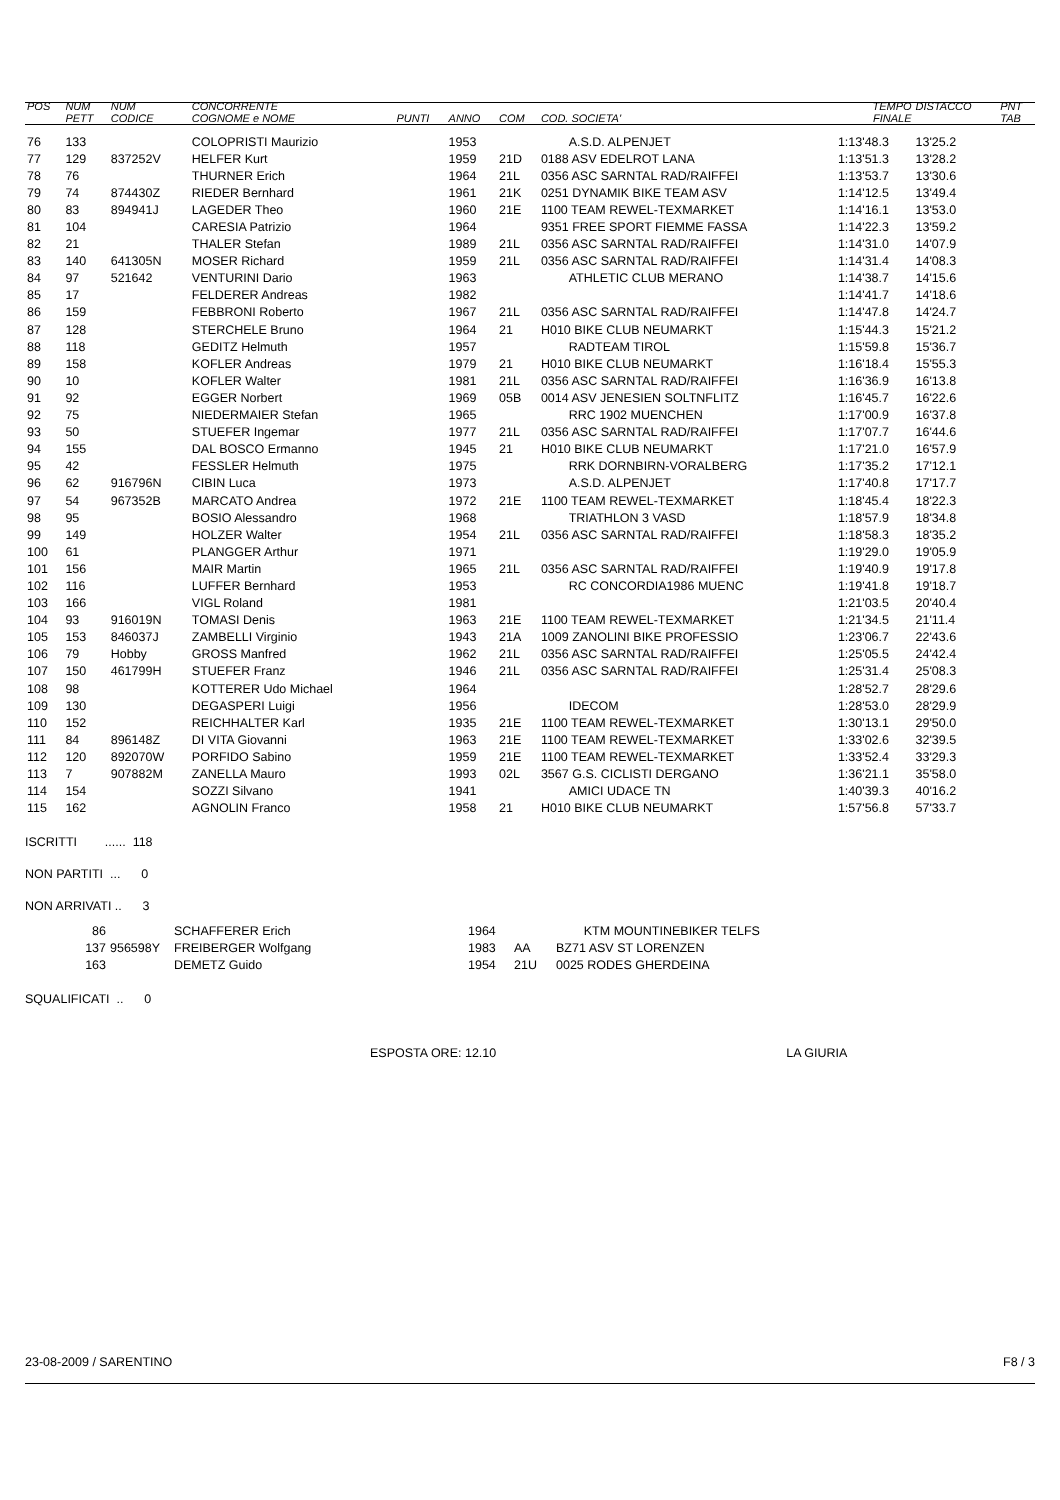| POS | NUM PETT | NUM CODICE | CONCORRENTE COGNOME e NOME | PUNTI | ANNO | COM | COD. SOCIETA' | TEMPO FINALE | DISTACCO | PNT TAB |
| --- | --- | --- | --- | --- | --- | --- | --- | --- | --- | --- |
| 76 | 133 | | COLOPRISTI Maurizio | | 1953 | | A.S.D. ALPENJET | 1:13'48.3 | 13'25.2 | |
| 77 | 129 | 837252V | HELFER Kurt | | 1959 | 21D | 0188 ASV EDELROT LANA | 1:13'51.3 | 13'28.2 | |
| 78 | 76 | | THURNER Erich | | 1964 | 21L | 0356 ASC SARNTAL RAD/RAIFFEI | 1:13'53.7 | 13'30.6 | |
| 79 | 74 | 874430Z | RIEDER Bernhard | | 1961 | 21K | 0251 DYNAMIK BIKE TEAM ASV | 1:14'12.5 | 13'49.4 | |
| 80 | 83 | 894941J | LAGEDER Theo | | 1960 | 21E | 1100 TEAM REWEL-TEXMARKET | 1:14'16.1 | 13'53.0 | |
| 81 | 104 | | CARESIA Patrizio | | 1964 | | 9351 FREE SPORT FIEMME FASSA | 1:14'22.3 | 13'59.2 | |
| 82 | 21 | | THALER Stefan | | 1989 | 21L | 0356 ASC SARNTAL RAD/RAIFFEI | 1:14'31.0 | 14'07.9 | |
| 83 | 140 | 641305N | MOSER Richard | | 1959 | 21L | 0356 ASC SARNTAL RAD/RAIFFEI | 1:14'31.4 | 14'08.3 | |
| 84 | 97 | 521642 | VENTURINI Dario | | 1963 | | ATHLETIC CLUB MERANO | 1:14'38.7 | 14'15.6 | |
| 85 | 17 | | FELDERER Andreas | | 1982 | | | 1:14'41.7 | 14'18.6 | |
| 86 | 159 | | FEBBRONI Roberto | | 1967 | 21L | 0356 ASC SARNTAL RAD/RAIFFEI | 1:14'47.8 | 14'24.7 | |
| 87 | 128 | | STERCHELE Bruno | | 1964 | 21 | H010 BIKE CLUB NEUMARKT | 1:15'44.3 | 15'21.2 | |
| 88 | 118 | | GEDITZ Helmuth | | 1957 | | RADTEAM TIROL | 1:15'59.8 | 15'36.7 | |
| 89 | 158 | | KOFLER Andreas | | 1979 | 21 | H010 BIKE CLUB NEUMARKT | 1:16'18.4 | 15'55.3 | |
| 90 | 10 | | KOFLER Walter | | 1981 | 21L | 0356 ASC SARNTAL RAD/RAIFFEI | 1:16'36.9 | 16'13.8 | |
| 91 | 92 | | EGGER Norbert | | 1969 | 05B | 0014 ASV JENESIEN SOLTNFLITZ | 1:16'45.7 | 16'22.6 | |
| 92 | 75 | | NIEDERMAIER Stefan | | 1965 | | RRC 1902 MUENCHEN | 1:17'00.9 | 16'37.8 | |
| 93 | 50 | | STUEFER Ingemar | | 1977 | 21L | 0356 ASC SARNTAL RAD/RAIFFEI | 1:17'07.7 | 16'44.6 | |
| 94 | 155 | | DAL BOSCO Ermanno | | 1945 | 21 | H010 BIKE CLUB NEUMARKT | 1:17'21.0 | 16'57.9 | |
| 95 | 42 | | FESSLER Helmuth | | 1975 | | RRK DORNBIRN-VORALBERG | 1:17'35.2 | 17'12.1 | |
| 96 | 62 | 916796N | CIBIN Luca | | 1973 | | A.S.D. ALPENJET | 1:17'40.8 | 17'17.7 | |
| 97 | 54 | 967352B | MARCATO Andrea | | 1972 | 21E | 1100 TEAM REWEL-TEXMARKET | 1:18'45.4 | 18'22.3 | |
| 98 | 95 | | BOSIO Alessandro | | 1968 | | TRIATHLON 3 VASD | 1:18'57.9 | 18'34.8 | |
| 99 | 149 | | HOLZER Walter | | 1954 | 21L | 0356 ASC SARNTAL RAD/RAIFFEI | 1:18'58.3 | 18'35.2 | |
| 100 | 61 | | PLANGGER Arthur | | 1971 | | | 1:19'29.0 | 19'05.9 | |
| 101 | 156 | | MAIR Martin | | 1965 | 21L | 0356 ASC SARNTAL RAD/RAIFFEI | 1:19'40.9 | 19'17.8 | |
| 102 | 116 | | LUFFER Bernhard | | 1953 | | RC CONCORDIA1986 MUENC | 1:19'41.8 | 19'18.7 | |
| 103 | 166 | | VIGL Roland | | 1981 | | | 1:21'03.5 | 20'40.4 | |
| 104 | 93 | 916019N | TOMASI Denis | | 1963 | 21E | 1100 TEAM REWEL-TEXMARKET | 1:21'34.5 | 21'11.4 | |
| 105 | 153 | 846037J | ZAMBELLI Virginio | | 1943 | 21A | 1009 ZANOLINI BIKE PROFESSIO | 1:23'06.7 | 22'43.6 | |
| 106 | 79 | Hobby | GROSS Manfred | | 1962 | 21L | 0356 ASC SARNTAL RAD/RAIFFEI | 1:25'05.5 | 24'42.4 | |
| 107 | 150 | 461799H | STUEFER Franz | | 1946 | 21L | 0356 ASC SARNTAL RAD/RAIFFEI | 1:25'31.4 | 25'08.3 | |
| 108 | 98 | | KOTTERER Udo Michael | | 1964 | | | 1:28'52.7 | 28'29.6 | |
| 109 | 130 | | DEGASPERI Luigi | | 1956 | | IDECOM | 1:28'53.0 | 28'29.9 | |
| 110 | 152 | | REICHHALTER Karl | | 1935 | 21E | 1100 TEAM REWEL-TEXMARKET | 1:30'13.1 | 29'50.0 | |
| 111 | 84 | 896148Z | DI VITA Giovanni | | 1963 | 21E | 1100 TEAM REWEL-TEXMARKET | 1:33'02.6 | 32'39.5 | |
| 112 | 120 | 892070W | PORFIDO Sabino | | 1959 | 21E | 1100 TEAM REWEL-TEXMARKET | 1:33'52.4 | 33'29.3 | |
| 113 | 7 | 907882M | ZANELLA Mauro | | 1993 | 02L | 3567 G.S. CICLISTI DERGANO | 1:36'21.1 | 35'58.0 | |
| 114 | 154 | | SOZZI Silvano | | 1941 | | AMICI UDACE TN | 1:40'39.3 | 40'16.2 | |
| 115 | 162 | | AGNOLIN Franco | | 1958 | 21 | H010 BIKE CLUB NEUMARKT | 1:57'56.8 | 57'33.7 | |
ISCRITTI ...... 118
NON PARTITI ... 0
NON ARRIVATI .. 3
| | 86 | | SCHAFFERER Erich | 1964 | | KTM MOUNTINEBIKER TELFS |
| | 137 | 956598Y | FREIBERGER Wolfgang | 1983 | AA | BZ71 ASV ST LORENZEN |
| | 163 | | DEMETZ Guido | 1954 | 21U | 0025 RODES GHERDEINA |
SQUALIFICATI .. 0
ESPOSTA ORE: 12.10 LA GIURIA
23-08-2009 / SARENTINO F8 / 3